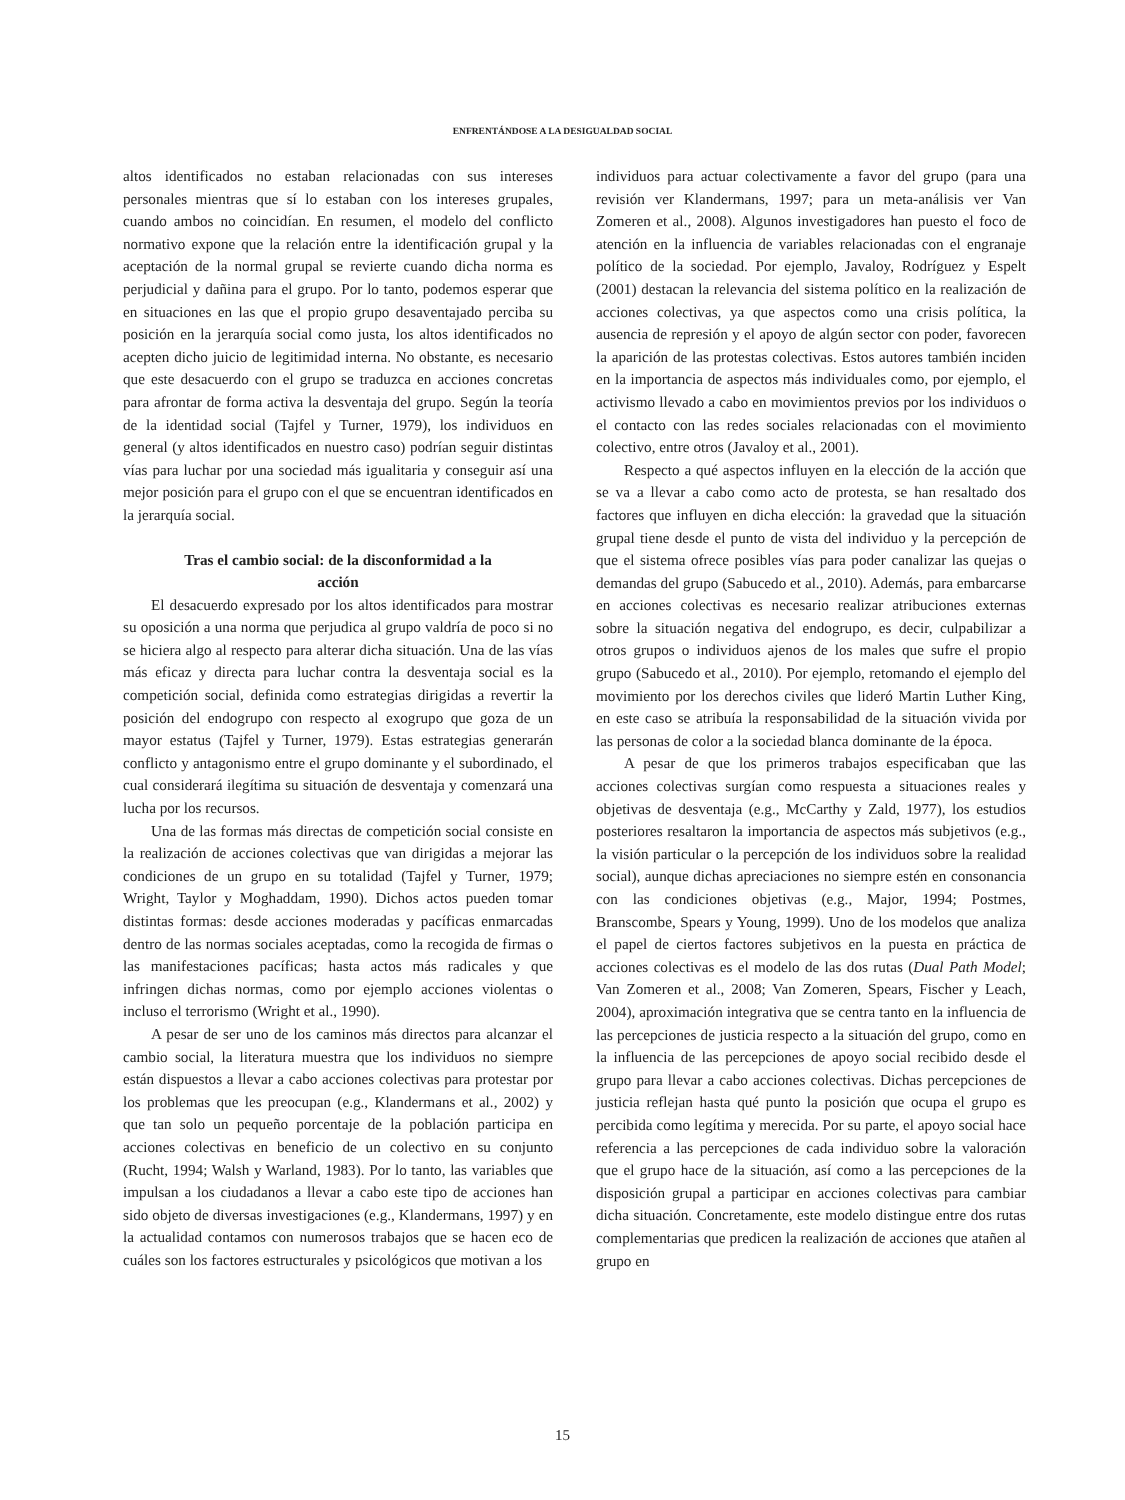ENFRENTÁNDOSE A LA DESIGUALDAD SOCIAL
altos identificados no estaban relacionadas con sus intereses personales mientras que sí lo estaban con los intereses grupales, cuando ambos no coincidían. En resumen, el modelo del conflicto normativo expone que la relación entre la identificación grupal y la aceptación de la normal grupal se revierte cuando dicha norma es perjudicial y dañina para el grupo. Por lo tanto, podemos esperar que en situaciones en las que el propio grupo desaventajado perciba su posición en la jerarquía social como justa, los altos identificados no acepten dicho juicio de legitimidad interna. No obstante, es necesario que este desacuerdo con el grupo se traduzca en acciones concretas para afrontar de forma activa la desventaja del grupo. Según la teoría de la identidad social (Tajfel y Turner, 1979), los individuos en general (y altos identificados en nuestro caso) podrían seguir distintas vías para luchar por una sociedad más igualitaria y conseguir así una mejor posición para el grupo con el que se encuentran identificados en la jerarquía social.
Tras el cambio social: de la disconformidad a la acción
El desacuerdo expresado por los altos identificados para mostrar su oposición a una norma que perjudica al grupo valdría de poco si no se hiciera algo al respecto para alterar dicha situación. Una de las vías más eficaz y directa para luchar contra la desventaja social es la competición social, definida como estrategias dirigidas a revertir la posición del endogrupo con respecto al exogrupo que goza de un mayor estatus (Tajfel y Turner, 1979). Estas estrategias generarán conflicto y antagonismo entre el grupo dominante y el subordinado, el cual considerará ilegítima su situación de desventaja y comenzará una lucha por los recursos.
Una de las formas más directas de competición social consiste en la realización de acciones colectivas que van dirigidas a mejorar las condiciones de un grupo en su totalidad (Tajfel y Turner, 1979; Wright, Taylor y Moghaddam, 1990). Dichos actos pueden tomar distintas formas: desde acciones moderadas y pacíficas enmarcadas dentro de las normas sociales aceptadas, como la recogida de firmas o las manifestaciones pacíficas; hasta actos más radicales y que infringen dichas normas, como por ejemplo acciones violentas o incluso el terrorismo (Wright et al., 1990).
A pesar de ser uno de los caminos más directos para alcanzar el cambio social, la literatura muestra que los individuos no siempre están dispuestos a llevar a cabo acciones colectivas para protestar por los problemas que les preocupan (e.g., Klandermans et al., 2002) y que tan solo un pequeño porcentaje de la población participa en acciones colectivas en beneficio de un colectivo en su conjunto (Rucht, 1994; Walsh y Warland, 1983). Por lo tanto, las variables que impulsan a los ciudadanos a llevar a cabo este tipo de acciones han sido objeto de diversas investigaciones (e.g., Klandermans, 1997) y en la actualidad contamos con numerosos trabajos que se hacen eco de cuáles son los factores estructurales y psicológicos que motivan a los
individuos para actuar colectivamente a favor del grupo (para una revisión ver Klandermans, 1997; para un meta-análisis ver Van Zomeren et al., 2008). Algunos investigadores han puesto el foco de atención en la influencia de variables relacionadas con el engranaje político de la sociedad. Por ejemplo, Javaloy, Rodríguez y Espelt (2001) destacan la relevancia del sistema político en la realización de acciones colectivas, ya que aspectos como una crisis política, la ausencia de represión y el apoyo de algún sector con poder, favorecen la aparición de las protestas colectivas. Estos autores también inciden en la importancia de aspectos más individuales como, por ejemplo, el activismo llevado a cabo en movimientos previos por los individuos o el contacto con las redes sociales relacionadas con el movimiento colectivo, entre otros (Javaloy et al., 2001).
Respecto a qué aspectos influyen en la elección de la acción que se va a llevar a cabo como acto de protesta, se han resaltado dos factores que influyen en dicha elección: la gravedad que la situación grupal tiene desde el punto de vista del individuo y la percepción de que el sistema ofrece posibles vías para poder canalizar las quejas o demandas del grupo (Sabucedo et al., 2010). Además, para embarcarse en acciones colectivas es necesario realizar atribuciones externas sobre la situación negativa del endogrupo, es decir, culpabilizar a otros grupos o individuos ajenos de los males que sufre el propio grupo (Sabucedo et al., 2010). Por ejemplo, retomando el ejemplo del movimiento por los derechos civiles que lideró Martin Luther King, en este caso se atribuía la responsabilidad de la situación vivida por las personas de color a la sociedad blanca dominante de la época.
A pesar de que los primeros trabajos especificaban que las acciones colectivas surgían como respuesta a situaciones reales y objetivas de desventaja (e.g., McCarthy y Zald, 1977), los estudios posteriores resaltaron la importancia de aspectos más subjetivos (e.g., la visión particular o la percepción de los individuos sobre la realidad social), aunque dichas apreciaciones no siempre estén en consonancia con las condiciones objetivas (e.g., Major, 1994; Postmes, Branscombe, Spears y Young, 1999). Uno de los modelos que analiza el papel de ciertos factores subjetivos en la puesta en práctica de acciones colectivas es el modelo de las dos rutas (Dual Path Model; Van Zomeren et al., 2008; Van Zomeren, Spears, Fischer y Leach, 2004), aproximación integrativa que se centra tanto en la influencia de las percepciones de justicia respecto a la situación del grupo, como en la influencia de las percepciones de apoyo social recibido desde el grupo para llevar a cabo acciones colectivas. Dichas percepciones de justicia reflejan hasta qué punto la posición que ocupa el grupo es percibida como legítima y merecida. Por su parte, el apoyo social hace referencia a las percepciones de cada individuo sobre la valoración que el grupo hace de la situación, así como a las percepciones de la disposición grupal a participar en acciones colectivas para cambiar dicha situación. Concretamente, este modelo distingue entre dos rutas complementarias que predicen la realización de acciones que atañen al grupo en
15